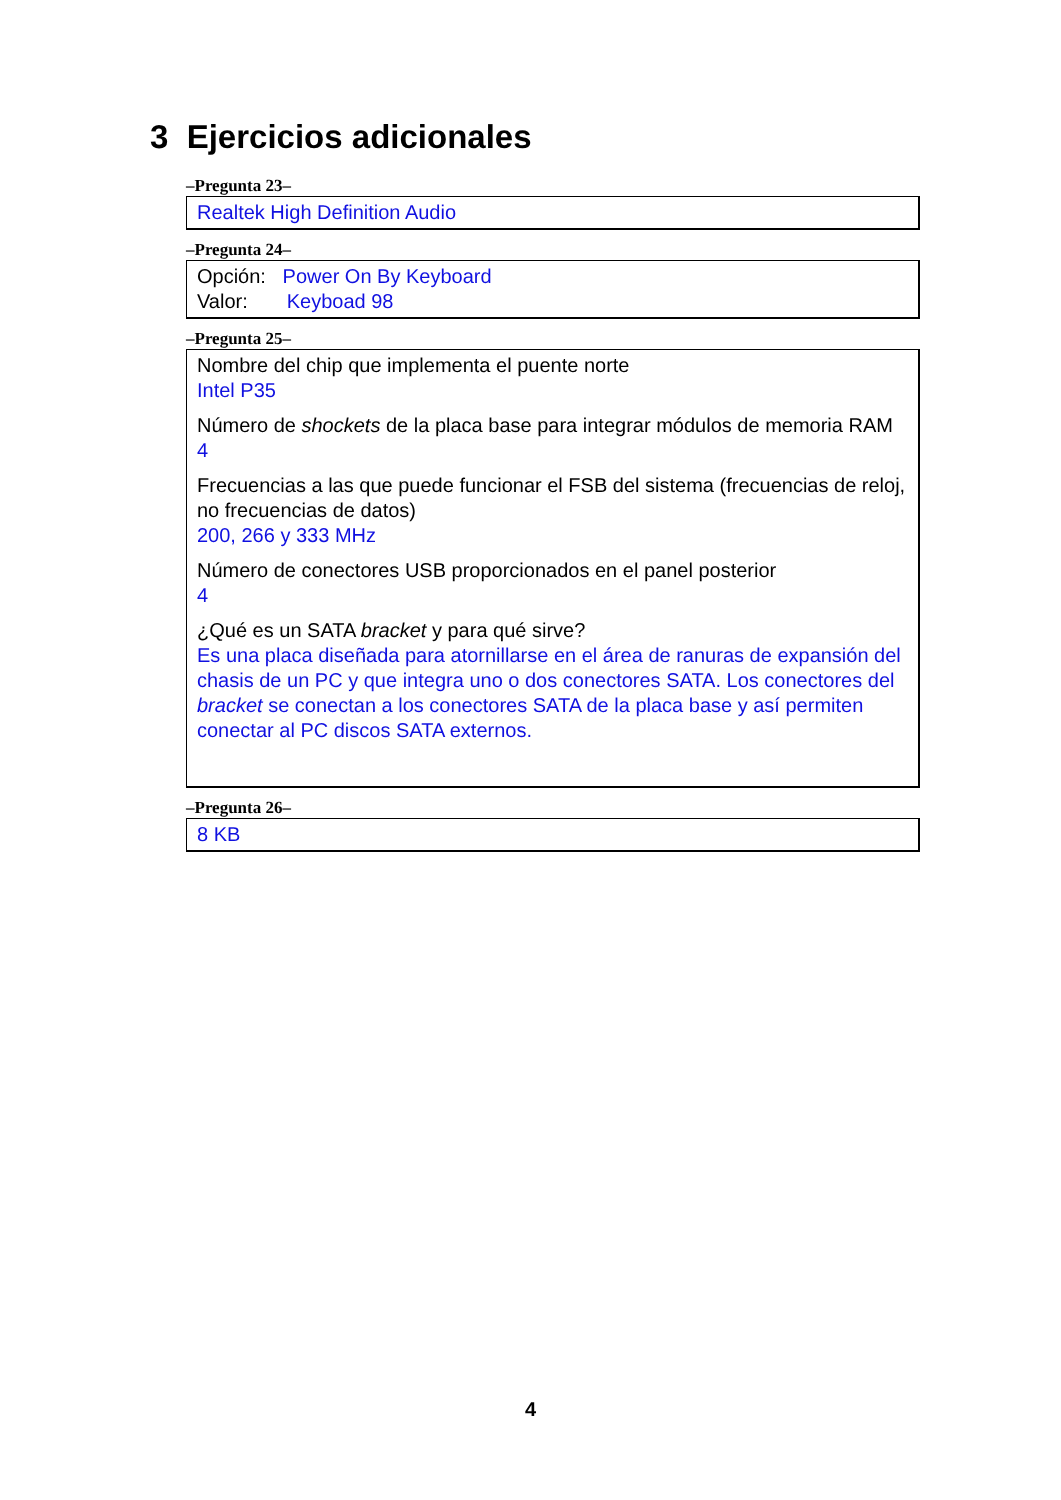3 Ejercicios adicionales
–Pregunta 23–
Realtek High Definition Audio
–Pregunta 24–
Opción: Power On By Keyboard
Valor: Keyboad 98
–Pregunta 25–
Nombre del chip que implementa el puente norte
Intel P35
Número de shockets de la placa base para integrar módulos de memoria RAM
4
Frecuencias a las que puede funcionar el FSB del sistema (frecuencias de reloj, no frecuencias de datos)
200, 266 y 333 MHz
Número de conectores USB proporcionados en el panel posterior
4
¿Qué es un SATA bracket y para qué sirve?
Es una placa diseñada para atornillarse en el área de ranuras de expansión del chasis de un PC y que integra uno o dos conectores SATA. Los conectores del bracket se conectan a los conectores SATA de la placa base y así permiten conectar al PC discos SATA externos.
–Pregunta 26–
8 KB
4